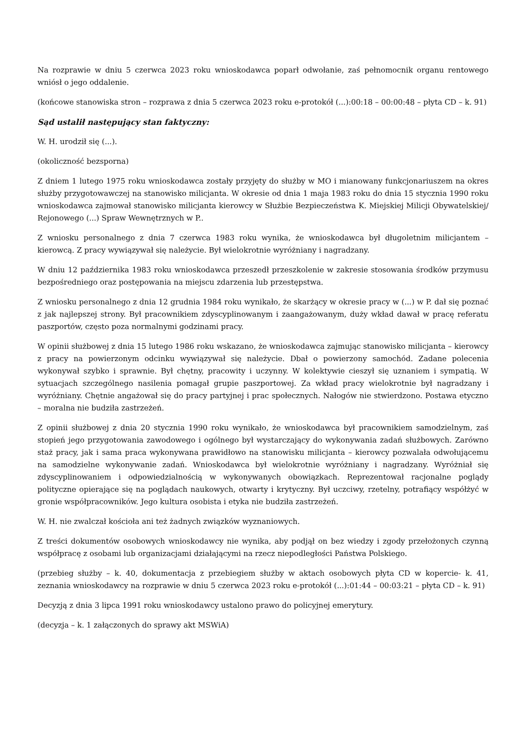Na rozprawie w dniu 5 czerwca 2023 roku wnioskodawca poparł odwołanie, zaś pełnomocnik organu rentowego wniósł o jego oddalenie.
(końcowe stanowiska stron – rozprawa z dnia 5 czerwca 2023 roku e-protokół (...):00:18 – 00:00:48 – płyta CD – k. 91)
Sąd ustalił następujący stan faktyczny:
W. H. urodził się (...).
(okoliczność bezsporna)
Z dniem 1 lutego 1975 roku wnioskodawca zostały przyjęty do służby w MO i mianowany funkcjonariuszem na okres służby przygotowawczej na stanowisko milicjanta. W okresie od dnia 1 maja 1983 roku do dnia 15 stycznia 1990 roku wnioskodawca zajmował stanowisko milicjanta kierowcy w Służbie Bezpieczeństwa K. Miejskiej Milicji Obywatelskiej/ Rejonowego (...) Spraw Wewnętrznych w P..
Z wniosku personalnego z dnia 7 czerwca 1983 roku wynika, że wnioskodawca był długoletnim milicjantem – kierowcą. Z pracy wywiązywał się należycie. Był wielokrotnie wyróżniany i nagradzany.
W dniu 12 października 1983 roku wnioskodawca przeszedł przeszkolenie w zakresie stosowania środków przymusu bezpośredniego oraz postępowania na miejscu zdarzenia lub przestępstwa.
Z wniosku personalnego z dnia 12 grudnia 1984 roku wynikało, że skarżący w okresie pracy w (...) w P. dał się poznać z jak najlepszej strony. Był pracownikiem zdyscyplinowanym i zaangażowanym, duży wkład dawał w pracę referatu paszportów, często poza normalnymi godzinami pracy.
W opinii służbowej z dnia 15 lutego 1986 roku wskazano, że wnioskodawca zajmując stanowisko milicjanta – kierowcy z pracy na powierzonym odcinku wywiązywał się należycie. Dbał o powierzony samochód. Zadane polecenia wykonywał szybko i sprawnie. Był chętny, pracowity i uczynny. W kolektywie cieszył się uznaniem i sympatią. W sytuacjach szczególnego nasilenia pomagał grupie paszportowej. Za wkład pracy wielokrotnie był nagradzany i wyróżniany. Chętnie angażował się do pracy partyjnej i prac społecznych. Nałogów nie stwierdzono. Postawa etyczno – moralna nie budziła zastrzeżeń.
Z opinii służbowej z dnia 20 stycznia 1990 roku wynikało, że wnioskodawca był pracownikiem samodzielnym, zaś stopień jego przygotowania zawodowego i ogólnego był wystarczający do wykonywania zadań służbowych. Zarówno staż pracy, jak i sama praca wykonywana prawidłowo na stanowisku milicjanta – kierowcy pozwalała odwołującemu na samodzielne wykonywanie zadań. Wnioskodawca był wielokrotnie wyróżniany i nagradzany. Wyróżniał się zdyscyplinowaniem i odpowiedzialnością w wykonywanych obowiązkach. Reprezentował racjonalne poglądy polityczne opierające się na poglądach naukowych, otwarty i krytyczny. Był uczciwy, rzetelny, potrafiący współżyć w gronie współpracowników. Jego kultura osobista i etyka nie budziła zastrzeżeń.
W. H. nie zwalczał kościoła ani też żadnych związków wyznaniowych.
Z treści dokumentów osobowych wnioskodawcy nie wynika, aby podjął on bez wiedzy i zgody przełożonych czynną współpracę z osobami lub organizacjami działającymi na rzecz niepodległości Państwa Polskiego.
(przebieg służby – k. 40, dokumentacja z przebiegiem służby w aktach osobowych płyta CD w kopercie- k. 41, zeznania wnioskodawcy na rozprawie w dniu 5 czerwca 2023 roku e-protokół (...):01:44 – 00:03:21 – płyta CD – k. 91)
Decyzją z dnia 3 lipca 1991 roku wnioskodawcy ustalono prawo do policyjnej emerytury.
(decyzja – k. 1 załączonych do sprawy akt MSWiA)